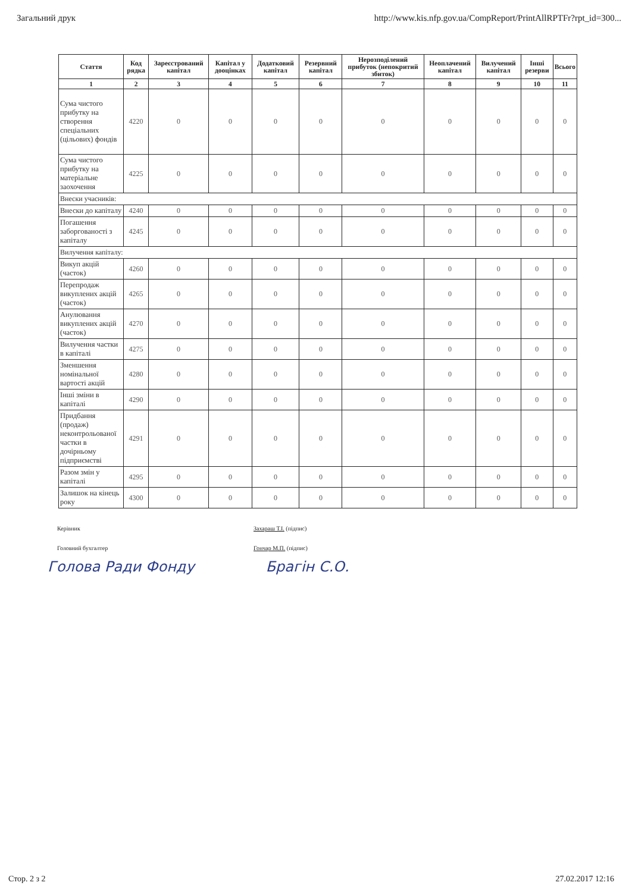Загальний друк http://www.kis.nfp.gov.ua/CompReport/PrintAllRPTFr?rpt_id=300...
| Стаття | Код рядка | Зареєстрований капітал | Капітал у дооцінках | Додатковий капітал | Резервний капітал | Нерозподілений прибуток (непокритий збиток) | Неоплачений капітал | Вилучений капітал | Інші резерви | Всього |
| --- | --- | --- | --- | --- | --- | --- | --- | --- | --- | --- |
| 1 | 2 | 3 | 4 | 5 | 6 | 7 | 8 | 9 | 10 | 11 |
| Сума чистого прибутку на створення спеціальних (цільових) фондів | 4220 | 0 | 0 | 0 | 0 | 0 | 0 | 0 | 0 | 0 |
| Сума чистого прибутку на матеріальне заохочення | 4225 | 0 | 0 | 0 | 0 | 0 | 0 | 0 | 0 | 0 |
| Внески учасників: | | | | | | | | | | |
| Внески до капіталу | 4240 | 0 | 0 | 0 | 0 | 0 | 0 | 0 | 0 | 0 |
| Погашення заборгованості з капіталу | 4245 | 0 | 0 | 0 | 0 | 0 | 0 | 0 | 0 | 0 |
| Вилучення капіталу: | | | | | | | | | | |
| Викуп акцій (часток) | 4260 | 0 | 0 | 0 | 0 | 0 | 0 | 0 | 0 | 0 |
| Перепродаж викуплених акцій (часток) | 4265 | 0 | 0 | 0 | 0 | 0 | 0 | 0 | 0 | 0 |
| Анулювання викуплених акцій (часток) | 4270 | 0 | 0 | 0 | 0 | 0 | 0 | 0 | 0 | 0 |
| Вилучення частки в капіталі | 4275 | 0 | 0 | 0 | 0 | 0 | 0 | 0 | 0 | 0 |
| Зменшення номінальної вартості акцій | 4280 | 0 | 0 | 0 | 0 | 0 | 0 | 0 | 0 | 0 |
| Інші зміни в капіталі | 4290 | 0 | 0 | 0 | 0 | 0 | 0 | 0 | 0 | 0 |
| Придбання (продаж) неконтрольованої частки в дочірньому підприємстві | 4291 | 0 | 0 | 0 | 0 | 0 | 0 | 0 | 0 | 0 |
| Разом змін у капіталі | 4295 | 0 | 0 | 0 | 0 | 0 | 0 | 0 | 0 | 0 |
| Залишок на кінець року | 4300 | 0 | 0 | 0 | 0 | 0 | 0 | 0 | 0 | 0 |
Керівник Захараш Т.І. (підпис) Головний бухгалтер Гончар М.П. (підпис)
Голова Ради Фонду Брагін С.О.
Стор. 2 з 2 27.02.2017 12:16